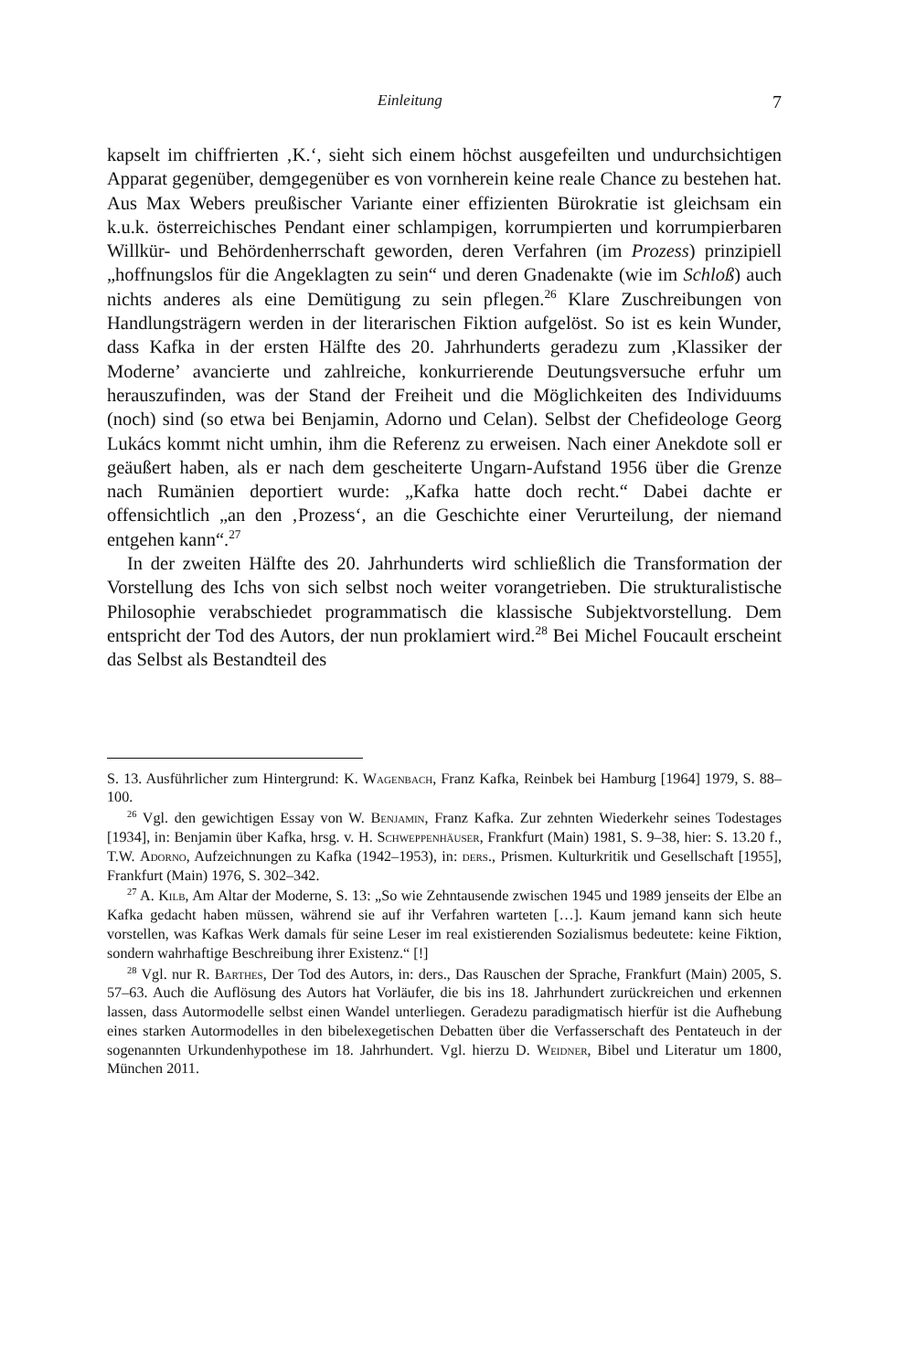Einleitung 7
kapselt im chiffrierten ‚K.‘, sieht sich einem höchst ausgefeilten und undurchsichtigen Apparat gegenüber, demgegenüber es von vornherein keine reale Chance zu bestehen hat. Aus Max Webers preußischer Variante einer effizienten Bürokratie ist gleichsam ein k.u.k. österreichisches Pendant einer schlampigen, korrumpierten und korrumpierbaren Willkür- und Behördenherrschaft geworden, deren Verfahren (im Prozess) prinzipiell „hoffnungslos für die Angeklagten zu sein“ und deren Gnadenakte (wie im Schloß) auch nichts anderes als eine Demütigung zu sein pflegen.<sup>26</sup> Klare Zuschreibungen von Handlungsträgern werden in der literarischen Fiktion aufgelöst. So ist es kein Wunder, dass Kafka in der ersten Hälfte des 20. Jahrhunderts geradezu zum ‚Klassiker der Moderne’ avancierte und zahlreiche, konkurrierende Deutungsversuche erfuhr um herauszufinden, was der Stand der Freiheit und die Möglichkeiten des Individuums (noch) sind (so etwa bei Benjamin, Adorno und Celan). Selbst der Chefideologe Georg Lukács kommt nicht umhin, ihm die Referenz zu erweisen. Nach einer Anekdote soll er geäußert haben, als er nach dem gescheiterte Ungarn-Aufstand 1956 über die Grenze nach Rumänien deportiert wurde: „Kafka hatte doch recht.“ Dabei dachte er offensichtlich „an den ‚Prozess‘, an die Geschichte einer Verurteilung, der niemand entgehen kann“.<sup>27</sup>
In der zweiten Hälfte des 20. Jahrhunderts wird schließlich die Transformation der Vorstellung des Ichs von sich selbst noch weiter vorangetrieben. Die strukturalistische Philosophie verabschiedet programmatisch die klassische Subjektvorstellung. Dem entspricht der Tod des Autors, der nun proklamiert wird.<sup>28</sup> Bei Michel Foucault erscheint das Selbst als Bestandteil des
S. 13. Ausführlicher zum Hintergrund: K. Wagenbach, Franz Kafka, Reinbek bei Hamburg [1964] 1979, S. 88–100.
<sup>26</sup> Vgl. den gewichtigen Essay von W. Benjamin, Franz Kafka. Zur zehnten Wiederkehr seines Todestages [1934], in: Benjamin über Kafka, hrsg. v. H. Schweppenhäuser, Frankfurt (Main) 1981, S. 9–38, hier: S. 13.20 f., T.W. Adorno, Aufzeichnungen zu Kafka (1942–1953), in: ders., Prismen. Kulturkritik und Gesellschaft [1955], Frankfurt (Main) 1976, S. 302–342.
<sup>27</sup> A. Kilb, Am Altar der Moderne, S. 13: „So wie Zehntausende zwischen 1945 und 1989 jenseits der Elbe an Kafka gedacht haben müssen, während sie auf ihr Verfahren warteten […]. Kaum jemand kann sich heute vorstellen, was Kafkas Werk damals für seine Leser im real existierenden Sozialismus bedeutete: keine Fiktion, sondern wahrhaftige Beschreibung ihrer Existenz.“ [!]
<sup>28</sup> Vgl. nur R. Barthes, Der Tod des Autors, in: ders., Das Rauschen der Sprache, Frankfurt (Main) 2005, S. 57–63. Auch die Auflösung des Autors hat Vorläufer, die bis ins 18. Jahrhundert zurückreichen und erkennen lassen, dass Autormodelle selbst einen Wandel unterliegen. Geradezu paradigmatisch hierfür ist die Aufhebung eines starken Autormodelles in den bibelexegetischen Debatten über die Verfasserschaft des Pentateuch in der sogenannten Urkundenhypothese im 18. Jahrhundert. Vgl. hierzu D. Weidner, Bibel und Literatur um 1800, München 2011.